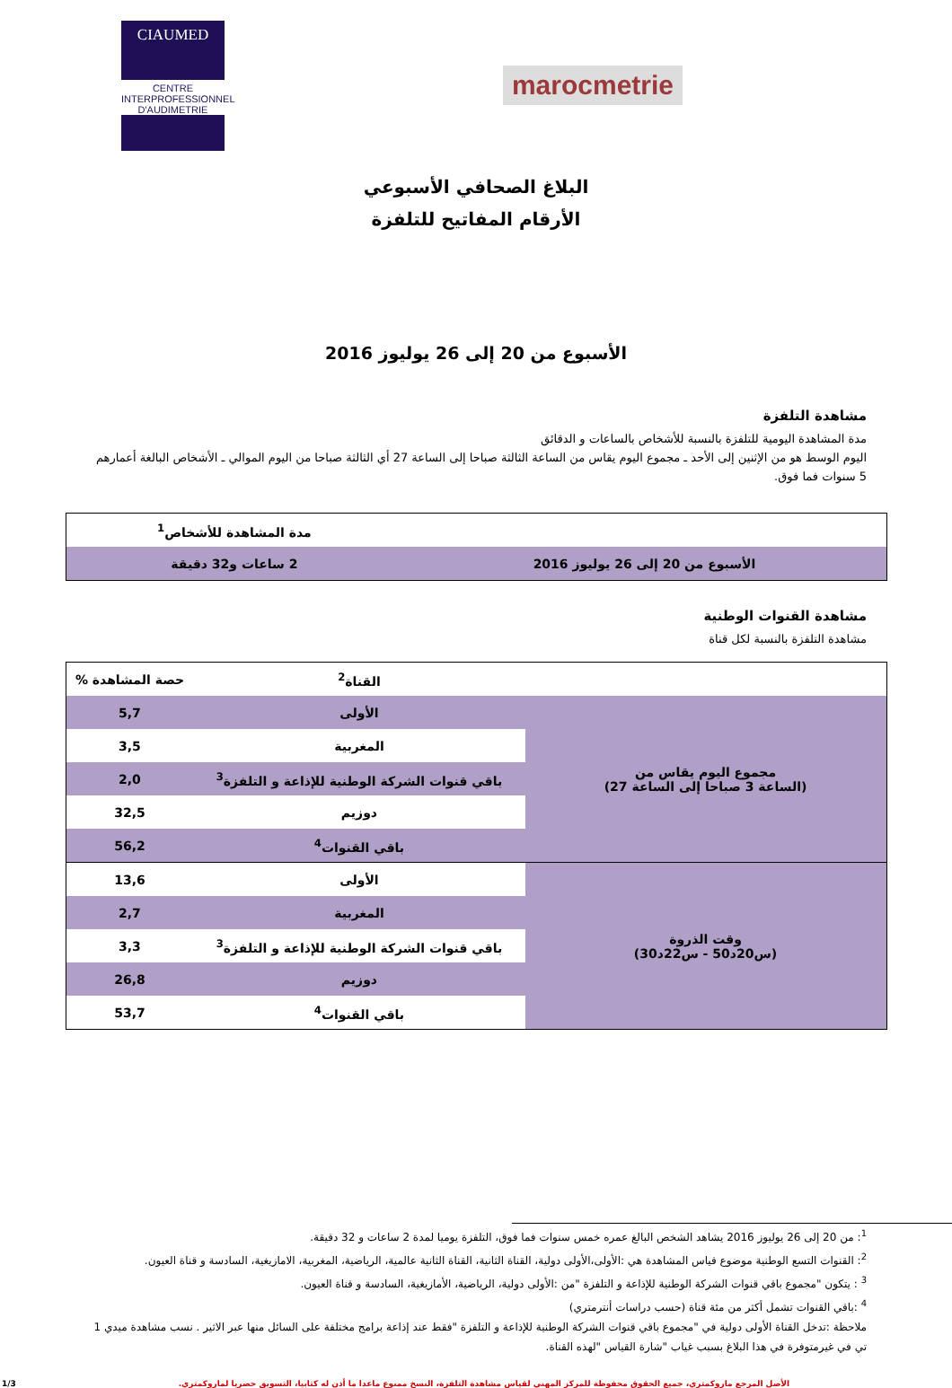CIAUMED
CENTRE INTERPROFESSIONNEL D'AUDIMETRIE
marocmetrie
البلاغ الصحافي الأسبوعي
الأرقام المفاتيح للتلفزة
الأسبوع من 20 إلى 26 يوليوز 2016
مشاهدة التلفزة
مدة المشاهدة اليومية للتلفزة بالنسبة للأشخاص بالساعات و الدقائق
اليوم الوسط هو من الإثنين إلى الأحد ـ مجموع اليوم يقاس من الساعة الثالثة صباحا إلى الساعة 27 أي الثالثة صباحا من اليوم الموالي ـ الأشخاص البالغة أعمارهم 5 سنوات فما فوق.
| | مدة المشاهدة للأشخاص<sup>1</sup> |
| الأسبوع من 20 إلى 26 يوليوز 2016 | 2 ساعات و32 دقيقة |
مشاهدة القنوات الوطنية
مشاهدة التلفزة بالنسبة لكل قناة
| | القناة<sup>2</sup> | حصة المشاهدة % |
| --- | --- | --- |
| مجموع اليوم يقاس من (الساعة 3 صباحا إلى الساعة 27) | الأولى | 5,7 |
| | المغربية | 3,5 |
| | باقي قنوات الشركة الوطنية للإذاعة و التلفزة<sup>3</sup> | 2,0 |
| | دوزيم | 32,5 |
| | باقي القنوات<sup>4</sup> | 56,2 |
| وقت الذروة (س20د50 - س22د30) | الأولى | 13,6 |
| | المغربية | 2,7 |
| | باقي قنوات الشركة الوطنية للإذاعة و التلفزة<sup>3</sup> | 3,3 |
| | دوزيم | 26,8 |
| | باقي القنوات<sup>4</sup> | 53,7 |
<sup>1</sup>: من 20 إلى 26 يوليوز 2016 يشاهد الشخص البالغ عمره خمس سنوات فما فوق، التلفزة يوميا لمدة 2 ساعات و 32 دقيقة.
<sup>2</sup>: القنوات التسع الوطنية موضوع قياس المشاهدة هي :الأولى،الأولى دولية، القناة الثانية، القناة الثانية عالمية، الرياضية، المغربية، الامازيغية، السادسة و قناة العيون.
<sup>3</sup> : يتكون "مجموع باقي قنوات الشركة الوطنية للإذاعة و التلفزة "من :الأولى دولية، الرياضية، الأمازيغية، السادسة و قناة العيون.
<sup>4</sup> :باقي القنوات تشمل أكثر من مئة قناة (حسب دراسات أنترمتري)
ملاحظة :تدخل القناة الأولى دولية في "مجموع باقي قنوات الشركة الوطنية للإذاعة و التلفزة "فقط عند إذاعة برامج مختلفة على السائل منها عبر الاثير . نسب مشاهدة ميدي 1 تي في غيرمتوفرة في هذا البلاغ بسبب غياب "شارة القياس "لهذه القناة.
الأصل المرجع ماروكمتري، جميع الحقوق محفوظة للمركز المهني لقياس مشاهدة التلفزة، النسخ ممنوع ماعدا ما أذن له كتابيا، التسويق حصريا لماروكمتري. 1/3